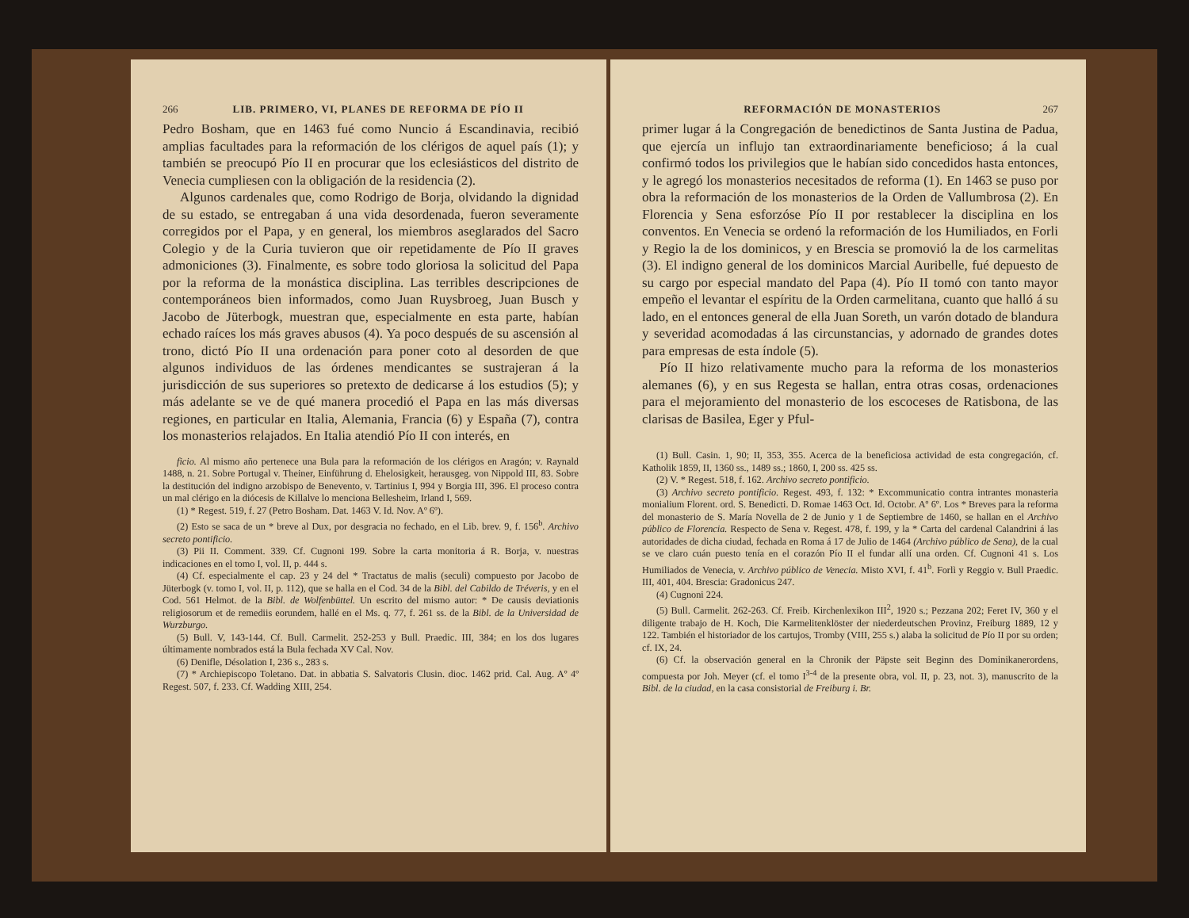266 LIB. PRIMERO, VI, PLANES DE REFORMA DE PÍO II
Pedro Bosham, que en 1463 fué como Nuncio á Escandinavia, recibió amplias facultades para la reformación de los clérigos de aquel país (1); y también se preocupó Pío II en procurar que los eclesiásticos del distrito de Venecia cumpliesen con la obligación de la residencia (2).
Algunos cardenales que, como Rodrigo de Borja, olvidando la dignidad de su estado, se entregaban á una vida desordenada, fueron severamente corregidos por el Papa, y en general, los miembros aseglarados del Sacro Colegio y de la Curia tuvieron que oir repetidamente de Pío II graves admoniciones (3). Finalmente, es sobre todo gloriosa la solicitud del Papa por la reforma de la monástica disciplina. Las terribles descripciones de contemporáneos bien informados, como Juan Ruysbroeg, Juan Busch y Jacobo de Jüterbogk, muestran que, especialmente en esta parte, habían echado raíces los más graves abusos (4). Ya poco después de su ascensión al trono, dictó Pío II una ordenación para poner coto al desorden de que algunos individuos de las órdenes mendicantes se sustrajeran á la jurisdicción de sus superiores so pretexto de dedicarse á los estudios (5); y más adelante se ve de qué manera procedió el Papa en las más diversas regiones, en particular en Italia, Alemania, Francia (6) y España (7), contra los monasterios relajados. En Italia atendió Pío II con interés, en
ficio. Al mismo año pertenece una Bula para la reformación de los clérigos en Aragón; v. Raynald 1488, n. 21. Sobre Portugal v. Theiner, Einführung d. Ehelosigkeit, herausgeg. von Nippold III, 83. Sobre la destitución del indigno arzobispo de Benevento, v. Tartinius I, 994 y Borgia III, 396. El proceso contra un mal clérigo en la diócesis de Killalve lo menciona Bellesheim, Irland I, 569.
(1) * Regest. 519, f. 27 (Petro Bosham. Dat. 1463 V. Id. Nov. Aº 6º).
(2) Esto se saca de un * breve al Dux, por desgracia no fechado, en el Lib. brev. 9, f. 156<sup>b</sup>. Archivo secreto pontificio.
(3) Pii II. Comment. 339. Cf. Cugnoni 199. Sobre la carta monitoria á R. Borja, v. nuestras indicaciones en el tomo I, vol. II, p. 444 s.
(4) Cf. especialmente el cap. 23 y 24 del * Tractatus de malis (seculi) compuesto por Jacobo de Jüterbogk (v. tomo I, vol. II, p. 112), que se halla en el Cod. 34 de la Bibl. del Cabildo de Tréveris, y en el Cod. 561 Helmot. de la Bibl. de Wolfenbüttel. Un escrito del mismo autor: * De causis deviationis religiosorum et de remediis eorundem, hallé en el Ms. q. 77, f. 261 ss. de la Bibl. de la Universidad de Wurzburgo.
(5) Bull. V, 143-144. Cf. Bull. Carmelit. 252-253 y Bull. Praedic. III, 384; en los dos lugares últimamente nombrados está la Bula fechada XV Cal. Nov.
(6) Denifle, Désolation I, 236 s., 283 s.
(7) * Archiepiscopo Toletano. Dat. in abbatia S. Salvatoris Clusin. dioc. 1462 prid. Cal. Aug. Aº 4º Regest. 507, f. 233. Cf. Wadding XIII, 254.
REFORMACIÓN DE MONASTERIOS 267
primer lugar á la Congregación de benedictinos de Santa Justina de Padua, que ejercía un influjo tan extraordinariamente beneficioso; á la cual confirmó todos los privilegios que le habían sido concedidos hasta entonces, y le agregó los monasterios necesitados de reforma (1). En 1463 se puso por obra la reformación de los monasterios de la Orden de Vallumbrosa (2). En Florencia y Sena esforzóse Pío II por restablecer la disciplina en los conventos. En Venecia se ordenó la reformación de los Humiliados, en Forli y Regio la de los dominicos, y en Brescia se promovió la de los carmelitas (3). El indigno general de los dominicos Marcial Auribelle, fué depuesto de su cargo por especial mandato del Papa (4). Pío II tomó con tanto mayor empeño el levantar el espíritu de la Orden carmelitana, cuanto que halló á su lado, en el entonces general de ella Juan Soreth, un varón dotado de blandura y severidad acomodadas á las circunstancias, y adornado de grandes dotes para empresas de esta índole (5).
Pío II hizo relativamente mucho para la reforma de los monasterios alemanes (6), y en sus Regesta se hallan, entra otras cosas, ordenaciones para el mejoramiento del monasterio de los escoceses de Ratisbona, de las clarisas de Basilea, Eger y Pful-
(1) Bull. Casin. 1, 90; II, 353, 355. Acerca de la beneficiosa actividad de esta congregación, cf. Katholik 1859, II, 1360 ss., 1489 ss.; 1860, I, 200 ss. 425 ss.
(2) V. * Regest. 518, f. 162. Archivo secreto pontificio.
(3) Archivo secreto pontificio. Regest. 493, f. 132: * Excommunicatio contra intrantes monasteria monialium Florent. ord. S. Benedicti. D. Romae 1463 Oct. Id. Octobr. Aº 6º. Los * Breves para la reforma del monasterio de S. María Novella de 2 de Junio y 1 de Septiembre de 1460, se hallan en el Archivo público de Florencia. Respecto de Sena v. Regest. 478, f. 199, y la * Carta del cardenal Calandrini á las autoridades de dicha ciudad, fechada en Roma á 17 de Julio de 1464 (Archivo público de Sena), de la cual se ve claro cuán puesto tenía en el corazón Pío II el fundar allí una orden. Cf. Cugnoni 41 s. Los Humiliados de Venecia, v. Archivo público de Venecia. Misto XVI, f. 41<sup>b</sup>. Forlì y Reggio v. Bull Praedic. III, 401, 404. Brescia: Gradonicus 247.
(4) Cugnoni 224.
(5) Bull. Carmelit. 262-263. Cf. Freib. Kirchenlexikon III<sup>2</sup>, 1920 s.; Pezzana 202; Feret IV, 360 y el diligente trabajo de H. Koch, Die Karmelitenklöster der niederdeutschen Provinz, Freiburg 1889, 12 y 122. También el historiador de los cartujos, Tromby (VIII, 255 s.) alaba la solicitud de Pío II por su orden; cf. IX, 24.
(6) Cf. la observación general en la Chronik der Päpste seit Beginn des Dominikanerordens, compuesta por Joh. Meyer (cf. el tomo I<sup>3-4</sup> de la presente obra, vol. II, p. 23, not. 3), manuscrito de la Bibl. de la ciudad, en la casa consistorial de Freiburg i. Br.